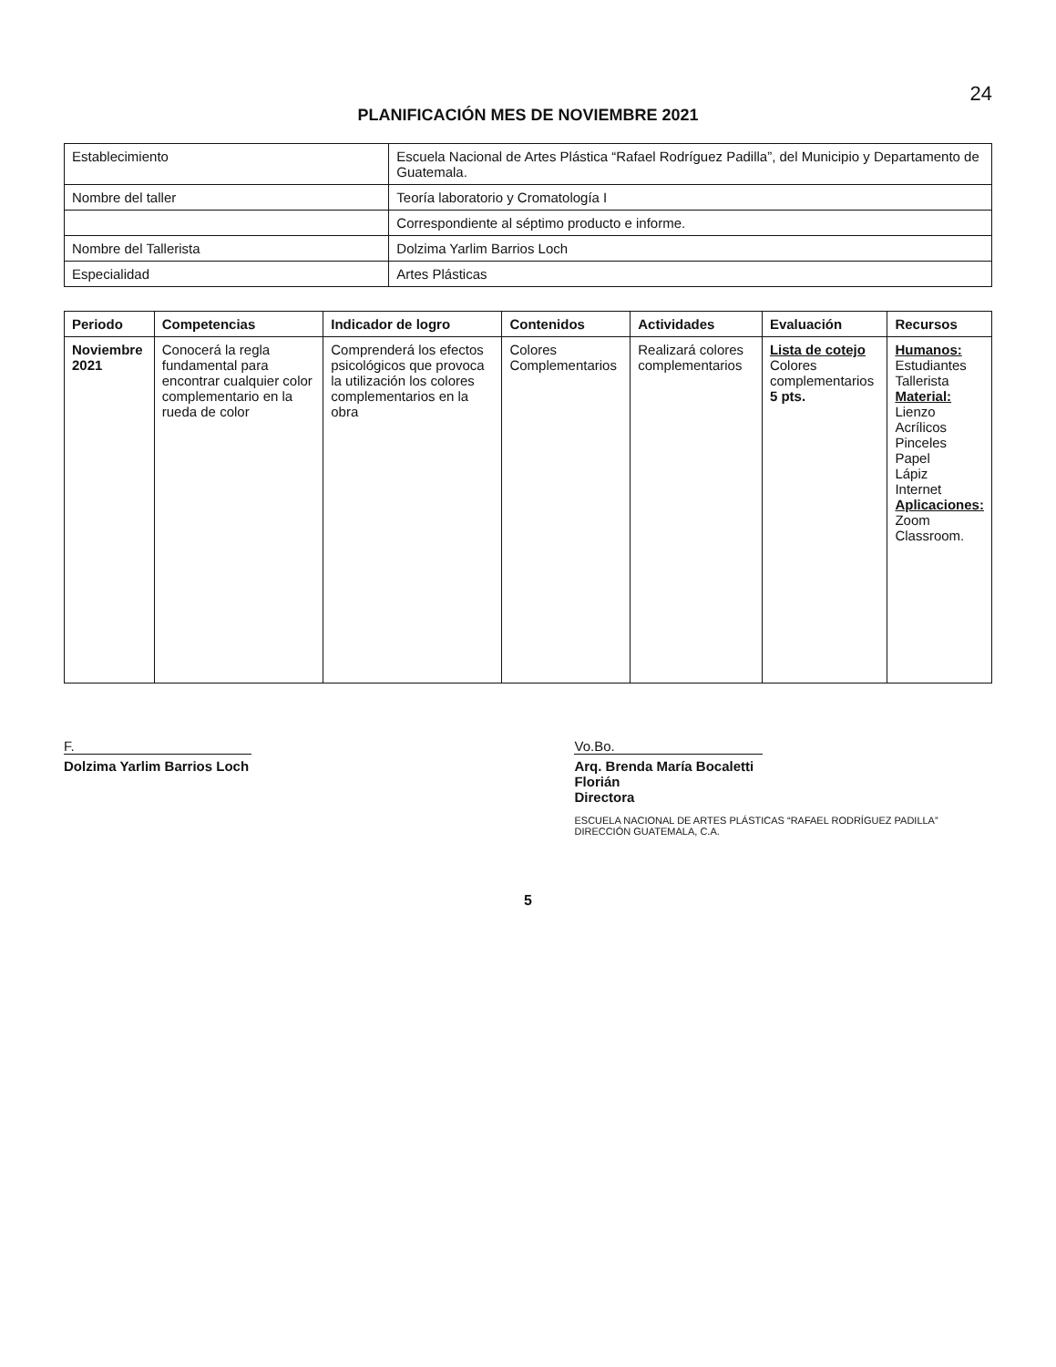24
PLANIFICACIÓN MES DE NOVIEMBRE 2021
| Establecimiento | Escuela Nacional de Artes Plástica “Rafael Rodríguez Padilla”, del Municipio y Departamento de Guatemala. |
| Nombre del taller | Teoría laboratorio y Cromatología I |
| | Correspondiente al séptimo producto e informe. |
| Nombre del Tallerista | Dolzima Yarlim Barrios Loch |
| Especialidad | Artes Plásticas |
| Periodo | Competencias | Indicador de logro | Contenidos | Actividades | Evaluación | Recursos |
| --- | --- | --- | --- | --- | --- | --- |
| Noviembre 2021 | Conocerá la regla fundamental para encontrar cualquier color complementario en la rueda de color | Comprenderá los efectos psicológicos que provoca la utilización los colores complementarios en la obra | Colores Complementarios | Realizará colores complementarios | Lista de cotejo Colores complementarios 5 pts. | Humanos: Estudiantes Tallerista Material: Lienzo Acrílicos Pinceles Papel Lápiz Internet Aplicaciones: Zoom Classroom. |
F.
Dolzima Yarlim Barrios Loch
Vo.Bo.
Arq. Brenda María Bocaletti Florián
Directora
ESCUELA NACIONAL DE ARTES PLÁSTICAS “RAFAEL RODRÍGUEZ PADILLA” DIRECCIÓN GUATEMALA, C.A.
5